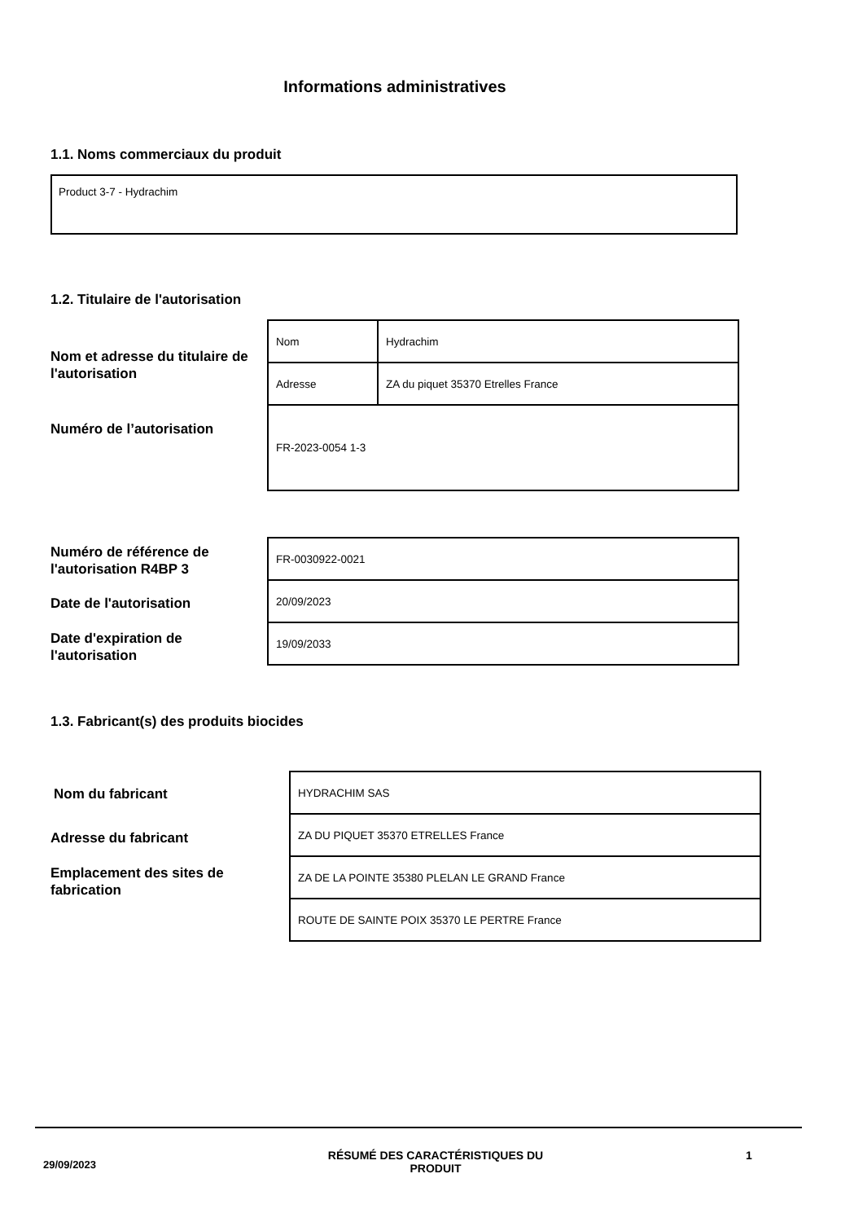Informations administratives
1.1. Noms commerciaux du produit
Product 3-7 - Hydrachim
1.2. Titulaire de l'autorisation
Nom et adresse du titulaire de l'autorisation
Numéro de l’autorisation
| Nom | Hydrachim |
| Adresse | ZA du piquet 35370 Etrelles France |
| FR-2023-0054 1-3 | |
Numéro de référence de l'autorisation R4BP 3
Date de l'autorisation
Date d'expiration de l'autorisation
| FR-0030922-0021 |
| 20/09/2023 |
| 19/09/2033 |
1.3. Fabricant(s) des produits biocides
Nom du fabricant
Adresse du fabricant
Emplacement des sites de fabrication
| HYDRACHIM SAS |
| ZA DU PIQUET 35370 ETRELLES France |
| ZA DE LA POINTE 35380 PLELAN LE GRAND France |
| ROUTE DE SAINTE POIX 35370 LE PERTRE France |
29/09/2023
RÉSUMÉ DES CARACTÉRISTIQUES DU PRODUIT
1